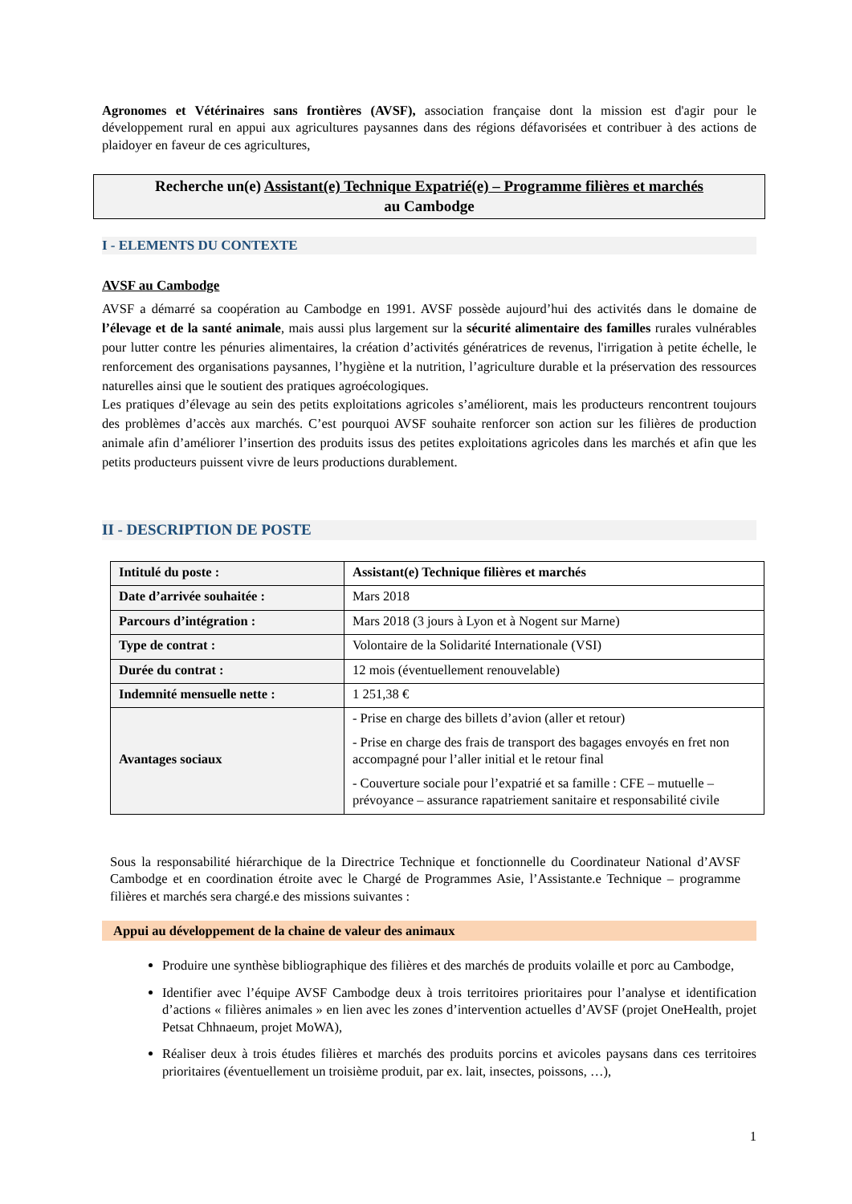Agronomes et Vétérinaires sans frontières (AVSF), association française dont la mission est d'agir pour le développement rural en appui aux agricultures paysannes dans des régions défavorisées et contribuer à des actions de plaidoyer en faveur de ces agricultures,
Recherche un(e) Assistant(e) Technique Expatrié(e) – Programme filières et marchés
au Cambodge
I - ELEMENTS DU CONTEXTE
AVSF au Cambodge
AVSF a démarré sa coopération au Cambodge en 1991. AVSF possède aujourd’hui des activités dans le domaine de l’élevage et de la santé animale, mais aussi plus largement sur la sécurité alimentaire des familles rurales vulnérables pour lutter contre les pénuries alimentaires, la création d’activités génératrices de revenus, l'irrigation à petite échelle, le renforcement des organisations paysannes, l’hygiène et la nutrition, l’agriculture durable et la préservation des ressources naturelles ainsi que le soutient des pratiques agroécologiques.
Les pratiques d’élevage au sein des petits exploitations agricoles s’améliorent, mais les producteurs rencontrent toujours des problèmes d’accès aux marchés. C’est pourquoi AVSF souhaite renforcer son action sur les filières de production animale afin d’améliorer l’insertion des produits issus des petites exploitations agricoles dans les marchés et afin que les petits producteurs puissent vivre de leurs productions durablement.
II - DESCRIPTION DE POSTE
| Intitulé du poste : | Assistant(e) Technique filières et marchés |
| Date d’arrivée souhaitée : | Mars 2018 |
| Parcours d’intégration : | Mars 2018 (3 jours à Lyon et à Nogent sur Marne) |
| Type de contrat : | Volontaire de la Solidarité Internationale (VSI) |
| Durée du contrat : | 12 mois (éventuellement renouvelable) |
| Indemnité mensuelle nette : | 1 251,38 € |
| Avantages sociaux | - Prise en charge des billets d’avion (aller et retour) - Prise en charge des frais de transport des bagages envoyés en fret non accompagné pour l’aller initial et le retour final - Couverture sociale pour l’expatrié et sa famille : CFE – mutuelle – prévoyance – assurance rapatriement sanitaire et responsabilité civile |
Sous la responsabilité hiérarchique de la Directrice Technique et fonctionnelle du Coordinateur National d’AVSF Cambodge et en coordination étroite avec le Chargé de Programmes Asie, l’Assistante.e Technique – programme filières et marchés sera chargé.e des missions suivantes :
Appui au développement de la chaine de valeur des animaux
Produire une synthèse bibliographique des filières et des marchés de produits volaille et porc au Cambodge,
Identifier avec l’équipe AVSF Cambodge deux à trois territoires prioritaires pour l’analyse et identification d’actions « filières animales » en lien avec les zones d’intervention actuelles d’AVSF (projet OneHealth, projet Petsat Chhnaeum, projet MoWA),
Réaliser deux à trois études filières et marchés des produits porcins et avicoles paysans dans ces territoires prioritaires (éventuellement un troisième produit, par ex. lait, insectes, poissons, …),
1